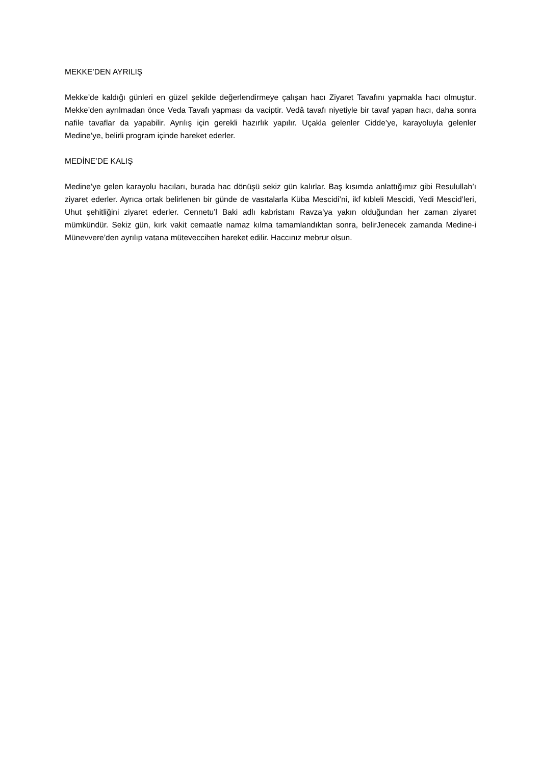MEKKE’DEN AYRILIŞ
Mekke’de kaldığı günleri en güzel şekilde değerlendirmeye çalışan hacı Ziyaret Tavafını yapmakla hacı olmuştur. Mekke’den ayrılmadan önce Veda Tavafı yapması da vaciptir. Vedâ tavafı niyetiyle bir tavaf yapan hacı, daha sonra nafile tavaflar da yapabilir. Ayrılış için gerekli hazırlık yapılır. Uçakla gelenler Cidde’ye, karayoluyla gelenler Medine’ye, belirli program içinde hareket ederler.
MEDİNE’DE KALIŞ
Medine’ye gelen karayolu hacıları, burada hac dönüşü sekiz gün kalırlar. Baş kısımda anlattığımız gibi Resulullah’ı ziyaret ederler. Ayrıca ortak belirlenen bir günde de vasıtalarla Küba Mescidi’ni, ikf kıbleli Mescidi, Yedi Mescid’leri, Uhut şehitliğini ziyaret ederler. Cennetu’l Baki adlı kabristanı Ravza’ya yakın olduğundan her zaman ziyaret mümkündür. Sekiz gün, kırk vakit cemaatle namaz kılma tamamlandıktan sonra, belirJenecek zamanda Medine-i Münevvere’den ayrılıp vatana müteveccihen hareket edilir. Haccınız mebrur olsun.